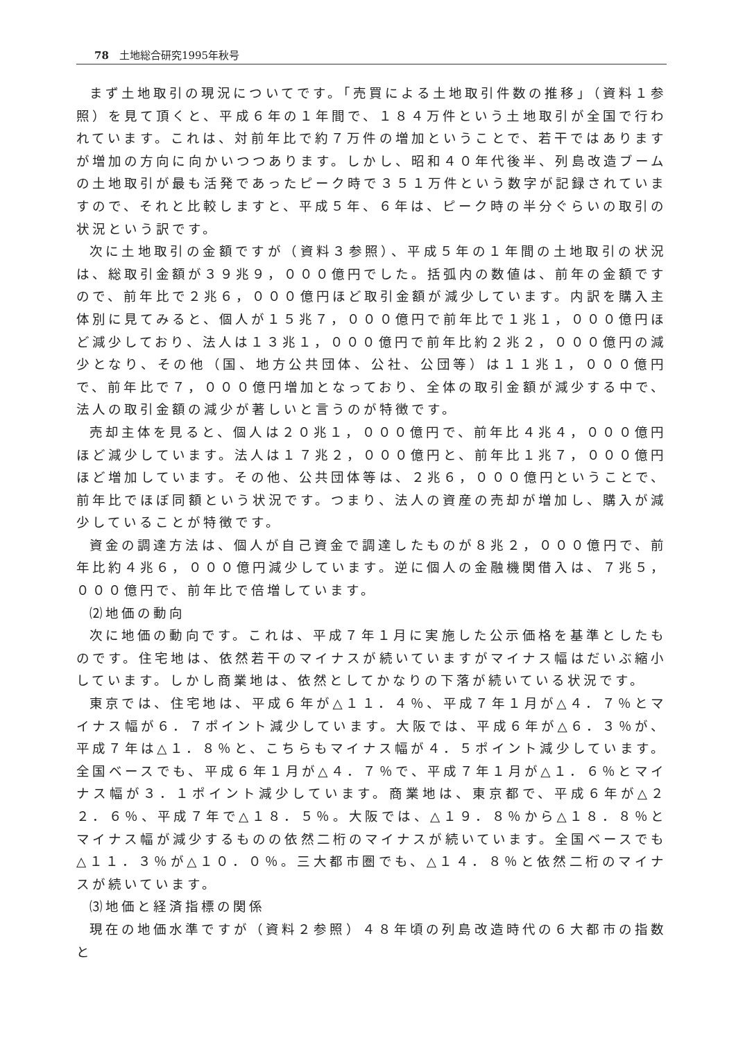78　土地総合研究1995年秋号
まず土地取引の現況についてです。「売買による土地取引件数の推移」（資料１参照）を見て頂くと、平成６年の１年間で、１８４万件という土地取引が全国で行われています。これは、対前年比で約７万件の増加ということで、若干ではありますが増加の方向に向かいつつあります。しかし、昭和４０年代後半、列島改造ブームの土地取引が最も活発であったピーク時で３５１万件という数字が記録されていますので、それと比較しますと、平成５年、６年は、ピーク時の半分ぐらいの取引の状況という訳です。
次に土地取引の金額ですが（資料３参照）、平成５年の１年間の土地取引の状況は、総取引金額が３９兆９，０００億円でした。括弧内の数値は、前年の金額ですので、前年比で２兆６，０００億円ほど取引金額が減少しています。内訳を購入主体別に見てみると、個人が１５兆７，０００億円で前年比で１兆１，０００億円ほど減少しており、法人は１３兆１，０００億円で前年比約２兆２，０００億円の減少となり、その他（国、地方公共団体、公社、公団等）は１１兆１，０００億円で、前年比で７，０００億円増加となっており、全体の取引金額が減少する中で、法人の取引金額の減少が著しいと言うのが特徴です。
売却主体を見ると、個人は２０兆１，０００億円で、前年比４兆４，０００億円ほど減少しています。法人は１７兆２，０００億円と、前年比１兆７，０００億円ほど増加しています。その他、公共団体等は、２兆６，０００億円ということで、前年比でほぼ同額という状況です。つまり、法人の資産の売却が増加し、購入が減少していることが特徴です。
資金の調達方法は、個人が自己資金で調達したものが８兆２，０００億円で、前年比約４兆６，０００億円減少しています。逆に個人の金融機関借入は、７兆５，０００億円で、前年比で倍増しています。
⑵地価の動向
次に地価の動向です。これは、平成７年１月に実施した公示価格を基準としたものです。住宅地は、依然若干のマイナスが続いていますがマイナス幅はだいぶ縮小しています。しかし商業地は、依然としてかなりの下落が続いている状況です。
東京では、住宅地は、平成６年が△１１．４％、平成７年１月が△４．７％とマイナス幅が６．７ポイント減少しています。大阪では、平成６年が△６．３％が、平成７年は△１．８％と、こちらもマイナス幅が４．５ポイント減少しています。全国ベースでも、平成６年１月が△４．７％で、平成７年１月が△１．６％とマイナス幅が３．１ポイント減少しています。商業地は、東京都で、平成６年が△２２．６％、平成７年で△１８．５％。大阪では、△１９．８％から△１８．８％とマイナス幅が減少するものの依然二桁のマイナスが続いています。全国ベースでも△１１．３％が△１０．０％。三大都市圏でも、△１４．８％と依然二桁のマイナスが続いています。
⑶地価と経済指標の関係
現在の地価水準ですが（資料２参照）４８年頃の列島改造時代の６大都市の指数と